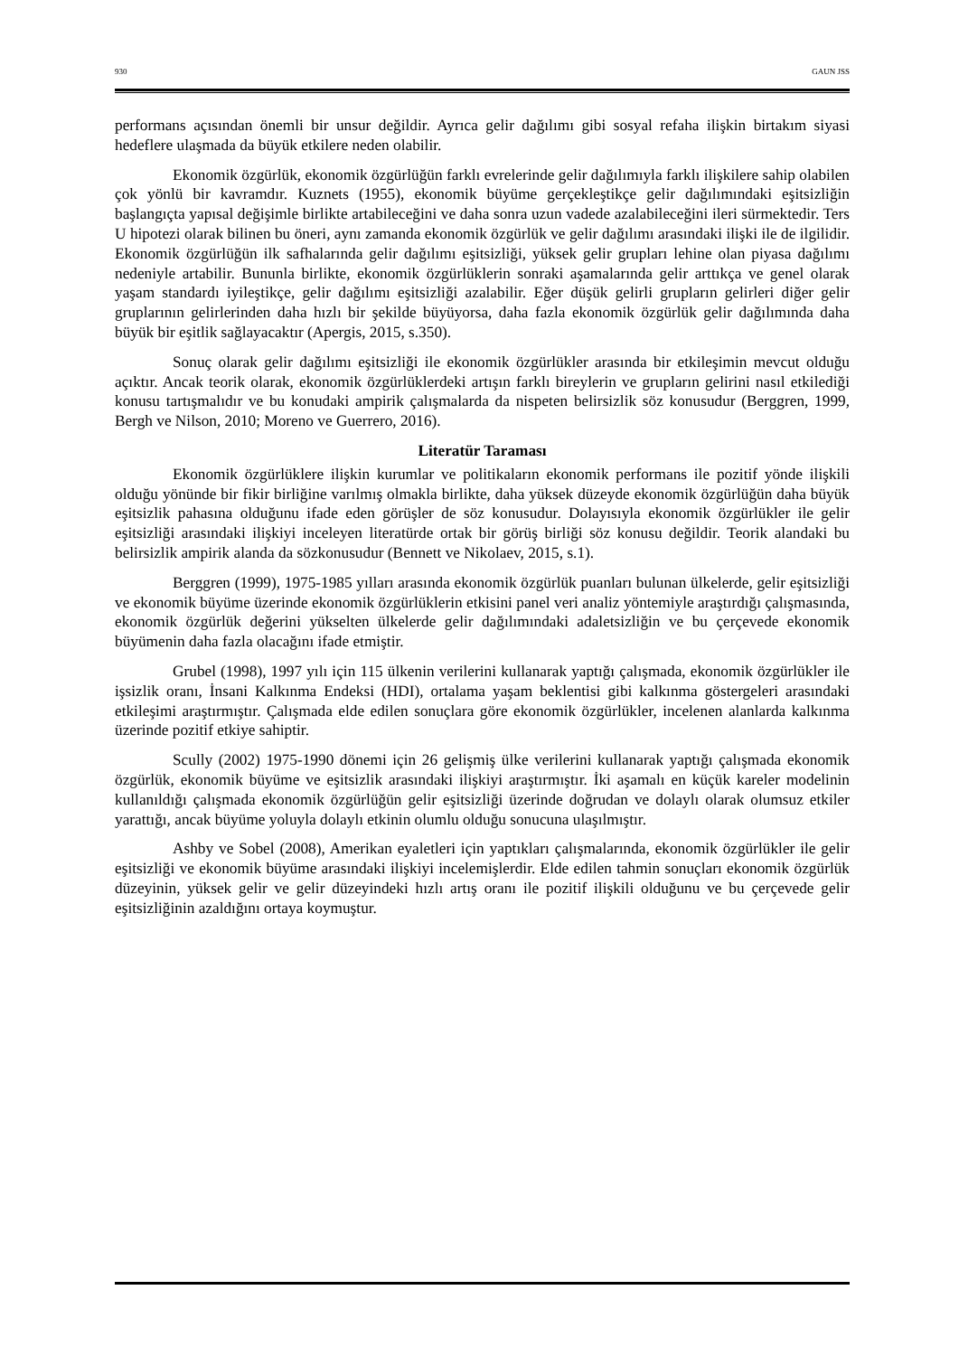930 GAUN JSS
performans açısından önemli bir unsur değildir. Ayrıca gelir dağılımı gibi sosyal refaha ilişkin birtakım siyasi hedeflere ulaşmada da büyük etkilere neden olabilir.
Ekonomik özgürlük, ekonomik özgürlüğün farklı evrelerinde gelir dağılımıyla farklı ilişkilere sahip olabilen çok yönlü bir kavramdır. Kuznets (1955), ekonomik büyüme gerçekleştikçe gelir dağılımındaki eşitsizliğin başlangıçta yapısal değişimle birlikte artabileceğini ve daha sonra uzun vadede azalabileceğini ileri sürmektedir. Ters U hipotezi olarak bilinen bu öneri, aynı zamanda ekonomik özgürlük ve gelir dağılımı arasındaki ilişki ile de ilgilidir. Ekonomik özgürlüğün ilk safhalarında gelir dağılımı eşitsizliği, yüksek gelir grupları lehine olan piyasa dağılımı nedeniyle artabilir. Bununla birlikte, ekonomik özgürlüklerin sonraki aşamalarında gelir arttıkça ve genel olarak yaşam standardı iyileştikçe, gelir dağılımı eşitsizliği azalabilir. Eğer düşük gelirli grupların gelirleri diğer gelir gruplarının gelirlerinden daha hızlı bir şekilde büyüyorsa, daha fazla ekonomik özgürlük gelir dağılımında daha büyük bir eşitlik sağlayacaktır (Apergis, 2015, s.350).
Sonuç olarak gelir dağılımı eşitsizliği ile ekonomik özgürlükler arasında bir etkileşimin mevcut olduğu açıktır. Ancak teorik olarak, ekonomik özgürlüklerdeki artışın farklı bireylerin ve grupların gelirini nasıl etkilediği konusu tartışmalıdır ve bu konudaki ampirik çalışmalarda da nispeten belirsizlik söz konusudur (Berggren, 1999, Bergh ve Nilson, 2010; Moreno ve Guerrero, 2016).
Literatür Taraması
Ekonomik özgürlüklere ilişkin kurumlar ve politikaların ekonomik performans ile pozitif yönde ilişkili olduğu yönünde bir fikir birliğine varılmış olmakla birlikte, daha yüksek düzeyde ekonomik özgürlüğün daha büyük eşitsizlik pahasına olduğunu ifade eden görüşler de söz konusudur. Dolayısıyla ekonomik özgürlükler ile gelir eşitsizliği arasındaki ilişkiyi inceleyen literatürde ortak bir görüş birliği söz konusu değildir. Teorik alandaki bu belirsizlik ampirik alanda da sözkonusudur (Bennett ve Nikolaev, 2015, s.1).
Berggren (1999), 1975-1985 yılları arasında ekonomik özgürlük puanları bulunan ülkelerde, gelir eşitsizliği ve ekonomik büyüme üzerinde ekonomik özgürlüklerin etkisini panel veri analiz yöntemiyle araştırdığı çalışmasında, ekonomik özgürlük değerini yükselten ülkelerde gelir dağılımındaki adaletsizliğin ve bu çerçevede ekonomik büyümenin daha fazla olacağını ifade etmiştir.
Grubel (1998), 1997 yılı için 115 ülkenin verilerini kullanarak yaptığı çalışmada, ekonomik özgürlükler ile işsizlik oranı, İnsani Kalkınma Endeksi (HDI), ortalama yaşam beklentisi gibi kalkınma göstergeleri arasındaki etkileşimi araştırmıştır. Çalışmada elde edilen sonuçlara göre ekonomik özgürlükler, incelenen alanlarda kalkınma üzerinde pozitif etkiye sahiptir.
Scully (2002) 1975-1990 dönemi için 26 gelişmiş ülke verilerini kullanarak yaptığı çalışmada ekonomik özgürlük, ekonomik büyüme ve eşitsizlik arasındaki ilişkiyi araştırmıştır. İki aşamalı en küçük kareler modelinin kullanıldığı çalışmada ekonomik özgürlüğün gelir eşitsizliği üzerinde doğrudan ve dolaylı olarak olumsuz etkiler yarattığı, ancak büyüme yoluyla dolaylı etkinin olumlu olduğu sonucuna ulaşılmıştır.
Ashby ve Sobel (2008), Amerikan eyaletleri için yaptıkları çalışmalarında, ekonomik özgürlükler ile gelir eşitsizliği ve ekonomik büyüme arasındaki ilişkiyi incelemişlerdir. Elde edilen tahmin sonuçları ekonomik özgürlük düzeyinin, yüksek gelir ve gelir düzeyindeki hızlı artış oranı ile pozitif ilişkili olduğunu ve bu çerçevede gelir eşitsizliğinin azaldığını ortaya koymuştur.